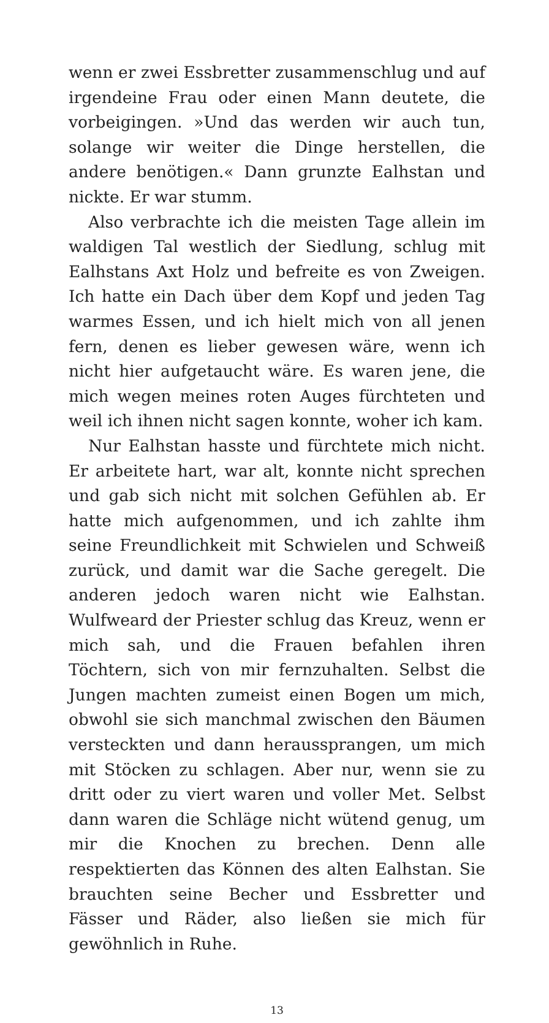wenn er zwei Essbretter zusammenschlug und auf irgendeine Frau oder einen Mann deutete, die vorbeigingen. »Und das werden wir auch tun, solange wir weiter die Dinge herstellen, die andere benötigen.« Dann grunzte Ealhstan und nickte. Er war stumm.
Also verbrachte ich die meisten Tage allein im waldigen Tal westlich der Siedlung, schlug mit Ealhstans Axt Holz und befreite es von Zweigen. Ich hatte ein Dach über dem Kopf und jeden Tag warmes Essen, und ich hielt mich von all jenen fern, denen es lieber gewesen wäre, wenn ich nicht hier aufgetaucht wäre. Es waren jene, die mich wegen meines roten Auges fürchteten und weil ich ihnen nicht sagen konnte, woher ich kam.
Nur Ealhstan hasste und fürchtete mich nicht. Er arbeitete hart, war alt, konnte nicht sprechen und gab sich nicht mit solchen Gefühlen ab. Er hatte mich aufgenommen, und ich zahlte ihm seine Freundlichkeit mit Schwielen und Schweiß zurück, und damit war die Sache geregelt. Die anderen jedoch waren nicht wie Ealhstan. Wulfweard der Priester schlug das Kreuz, wenn er mich sah, und die Frauen befahlen ihren Töchtern, sich von mir fernzuhalten. Selbst die Jungen machten zumeist einen Bogen um mich, obwohl sie sich manchmal zwischen den Bäumen versteckten und dann heraussprangen, um mich mit Stöcken zu schlagen. Aber nur, wenn sie zu dritt oder zu viert waren und voller Met. Selbst dann waren die Schläge nicht wütend genug, um mir die Knochen zu brechen. Denn alle respektierten das Können des alten Ealhstan. Sie brauchten seine Becher und Essbretter und Fässer und Räder, also ließen sie mich für gewöhnlich in Ruhe.
13